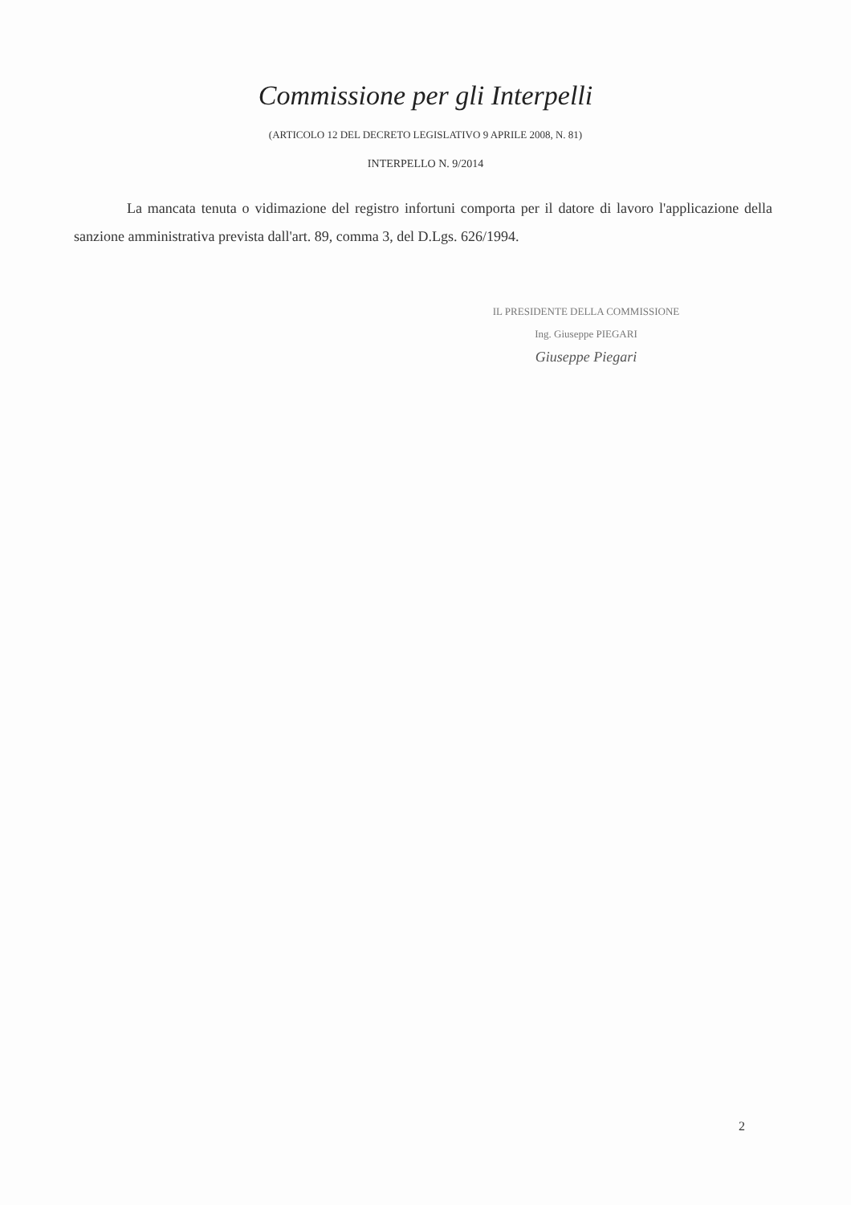Commissione per gli Interpelli
(ARTICOLO 12 DEL DECRETO LEGISLATIVO 9 APRILE 2008, N. 81)
INTERPELLO N. 9/2014
La mancata tenuta o vidimazione del registro infortuni comporta per il datore di lavoro l'applicazione della sanzione amministrativa prevista dall'art. 89, comma 3, del D.Lgs. 626/1994.
IL PRESIDENTE DELLA COMMISSIONE
Ing. Giuseppe PIEGARI
Giuseppe Piegari
2